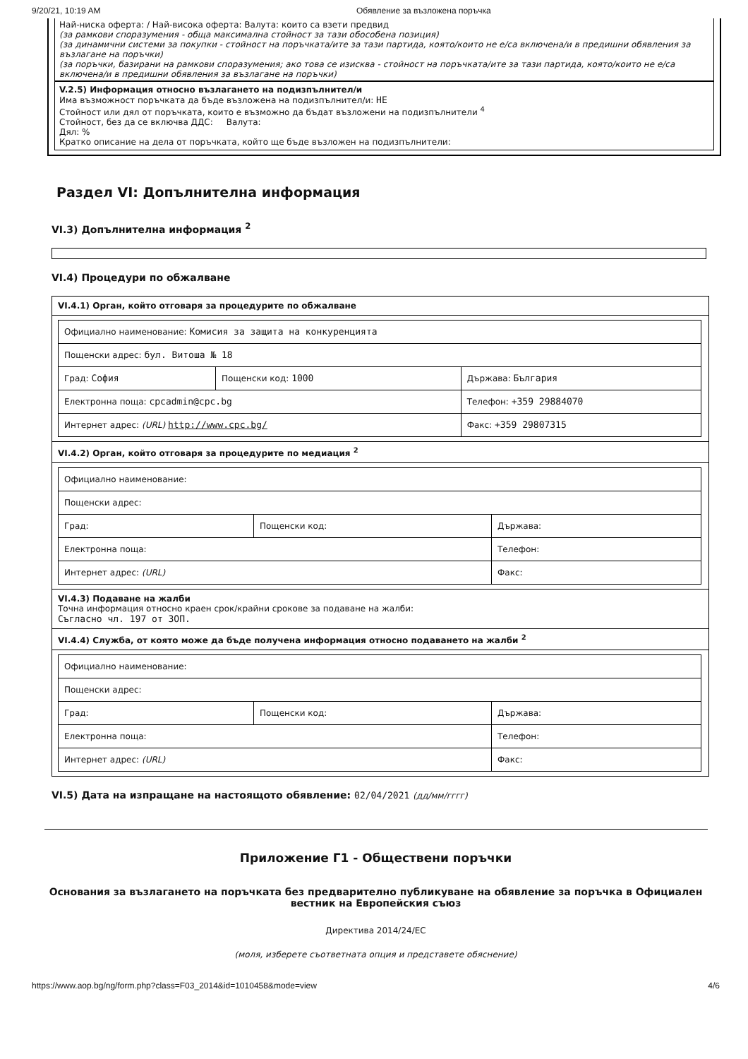9/20/21, 10:19 AM Обявление за възложена поръчка
Най-ниска оферта: / Най-висока оферта: Валута: които са взети предвид
(за рамкови споразумения - обща максимална стойност за тази обособена позиция)
(за динамични системи за покупки - стойност на поръчката/ите за тази партида, която/които не е/са включена/и в предишни обявления за възлагане на поръчки)
(за поръчки, базирани на рамкови споразумения; ако това се изисква - стойност на поръчката/ите за тази партида, която/които не е/са включена/и в предишни обявления за възлагане на поръчки)
V.2.5) Информация относно възлагането на подизпълнител/и
Има възможност поръчката да бъде възложена на подизпълнител/и: НЕ
Стойност или дял от поръчката, които е възможно да бъдат възложени на подизпълнители <sup>4</sup>
Стойност, без да се включва ДДС: Валута:
Дял: %
Кратко описание на дела от поръчката, който ще бъде възложен на подизпълнители:
Раздел VI: Допълнителна информация
VI.3) Допълнителна информация <sup>2</sup>
VI.4) Процедури по обжалване
VI.4.1) Орган, който отговаря за процедурите по обжалване
| Официално наименование: Комисия за защита на конкуренцията | | |
| Пощенски адрес: бул. Витоша № 18 | | |
| Град: София | Пощенски код: 1000 | Държава: България |
| Електронна поща: cpcadmin@cpc.bg | | Телефон: +359 29884070 |
| Интернет адрес: (URL) http://www.cpc.bg/ | | Факс: +359 29807315 |
VI.4.2) Орган, който отговаря за процедурите по медиация <sup>2</sup>
| Официално наименование: | | |
| Пощенски адрес: | | |
| Град: | Пощенски код: | Държава: |
| Електронна поща: | | Телефон: |
| Интернет адрес: (URL) | | Факс: |
VI.4.3) Подаване на жалби
Точна информация относно краен срок/крайни срокове за подаване на жалби:
Съгласно чл. 197 от ЗОП.
VI.4.4) Служба, от която може да бъде получена информация относно подаването на жалби <sup>2</sup>
| Официално наименование: | | |
| Пощенски адрес: | | |
| Град: | Пощенски код: | Държава: |
| Електронна поща: | | Телефон: |
| Интернет адрес: (URL) | | Факс: |
VI.5) Дата на изпращане на настоящото обявление: 02/04/2021 (дд/мм/гггг)
Приложение Г1 - Обществени поръчки
Основания за възлагането на поръчката без предварително публикуване на обявление за поръчка в Официален вестник на Европейския съюз
Директива 2014/24/ЕС
(моля, изберете съответната опция и представете обяснение)
https://www.aop.bg/ng/form.php?class=F03_2014&id=1010458&mode=view 4/6